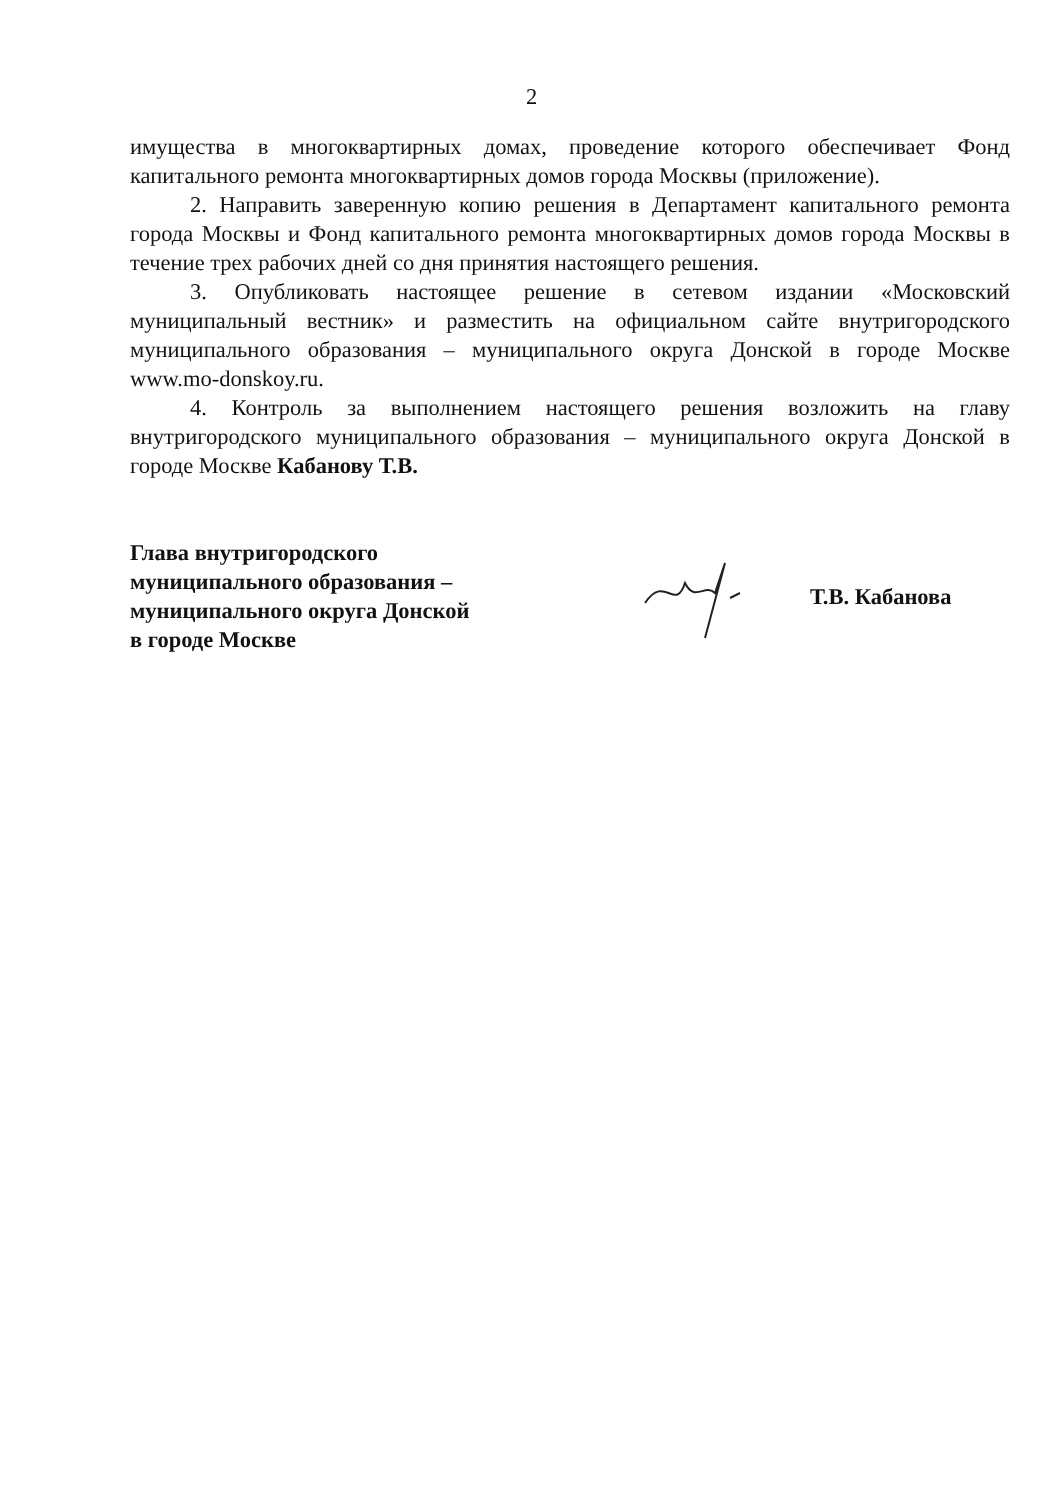2
имущества в многоквартирных домах, проведение которого обеспечивает Фонд капитального ремонта многоквартирных домов города Москвы (приложение).
2. Направить заверенную копию решения в Департамент капитального ремонта города Москвы и Фонд капитального ремонта многоквартирных домов города Москвы в течение трех рабочих дней со дня принятия настоящего решения.
3. Опубликовать настоящее решение в сетевом издании «Московский муниципальный вестник» и разместить на официальном сайте внутригородского муниципального образования – муниципального округа Донской в городе Москве www.mo-donskoy.ru.
4. Контроль за выполнением настоящего решения возложить на главу внутригородского муниципального образования – муниципального округа Донской в городе Москве Кабанову Т.В.
Глава внутригородского
муниципального образования –
муниципального округа Донской
в городе Москве
Т.В. Кабанова